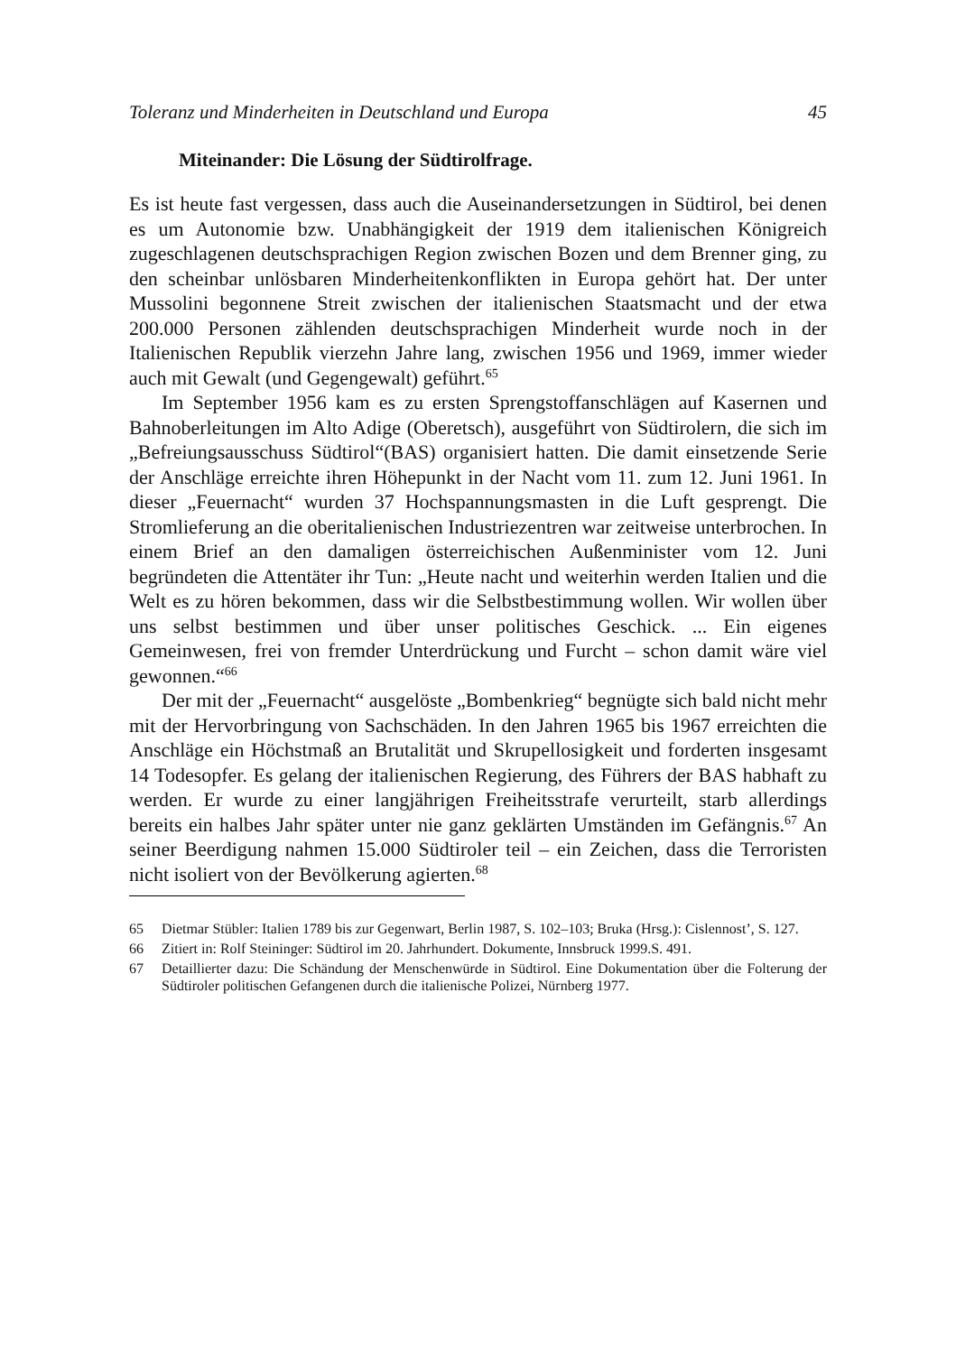Toleranz und Minderheiten in Deutschland und Europa 45
Miteinander: Die Lösung der Südtirolfrage.
Es ist heute fast vergessen, dass auch die Auseinandersetzungen in Südtirol, bei denen es um Autonomie bzw. Unabhängigkeit der 1919 dem italienischen Königreich zugeschlagenen deutschsprachigen Region zwischen Bozen und dem Brenner ging, zu den scheinbar unlösbaren Minderheitenkonflikten in Europa gehört hat. Der unter Mussolini begonnene Streit zwischen der italienischen Staatsmacht und der etwa 200.000 Personen zählenden deutschsprachigen Minderheit wurde noch in der Italienischen Republik vierzehn Jahre lang, zwischen 1956 und 1969, immer wieder auch mit Gewalt (und Gegengewalt) geführt.<sup>65</sup>
Im September 1956 kam es zu ersten Sprengstoffanschlägen auf Kasernen und Bahnoberleitungen im Alto Adige (Oberetsch), ausgeführt von Südtirolern, die sich im „Befreiungsausschuss Südtirol“(BAS) organisiert hatten. Die damit einsetzende Serie der Anschläge erreichte ihren Höhepunkt in der Nacht vom 11. zum 12. Juni 1961. In dieser „Feuernacht“ wurden 37 Hochspannungsmasten in die Luft gesprengt. Die Stromlieferung an die oberitalienischen Industriezentren war zeitweise unterbrochen. In einem Brief an den damaligen österreichischen Außenminister vom 12. Juni begründeten die Attentäter ihr Tun: „Heute nacht und weiterhin werden Italien und die Welt es zu hören bekommen, dass wir die Selbstbestimmung wollen. Wir wollen über uns selbst bestimmen und über unser politisches Geschick. ... Ein eigenes Gemeinwesen, frei von fremder Unterdrückung und Furcht – schon damit wäre viel gewonnen.“<sup>66</sup>
Der mit der „Feuernacht“ ausgelöste „Bombenkrieg“ begnügte sich bald nicht mehr mit der Hervorbringung von Sachschäden. In den Jahren 1965 bis 1967 erreichten die Anschläge ein Höchstmaß an Brutalität und Skrupellosigkeit und forderten insgesamt 14 Todesopfer. Es gelang der italienischen Regierung, des Führers der BAS habhaft zu werden. Er wurde zu einer langjährigen Freiheitsstrafe verurteilt, starb allerdings bereits ein halbes Jahr später unter nie ganz geklärten Umständen im Gefängnis.<sup>67</sup> An seiner Beerdigung nahmen 15.000 Südtiroler teil – ein Zeichen, dass die Terroristen nicht isoliert von der Bevölkerung agierten.<sup>68</sup>
65 Dietmar Stübler: Italien 1789 bis zur Gegenwart, Berlin 1987, S. 102–103; Bruka (Hrsg.): Cislennost’, S. 127.
66 Zitiert in: Rolf Steininger: Südtirol im 20. Jahrhundert. Dokumente, Innsbruck 1999.S. 491.
67 Detaillierter dazu: Die Schändung der Menschenwürde in Südtirol. Eine Dokumentation über die Folterung der Südtiroler politischen Gefangenen durch die italienische Polizei, Nürnberg 1977.